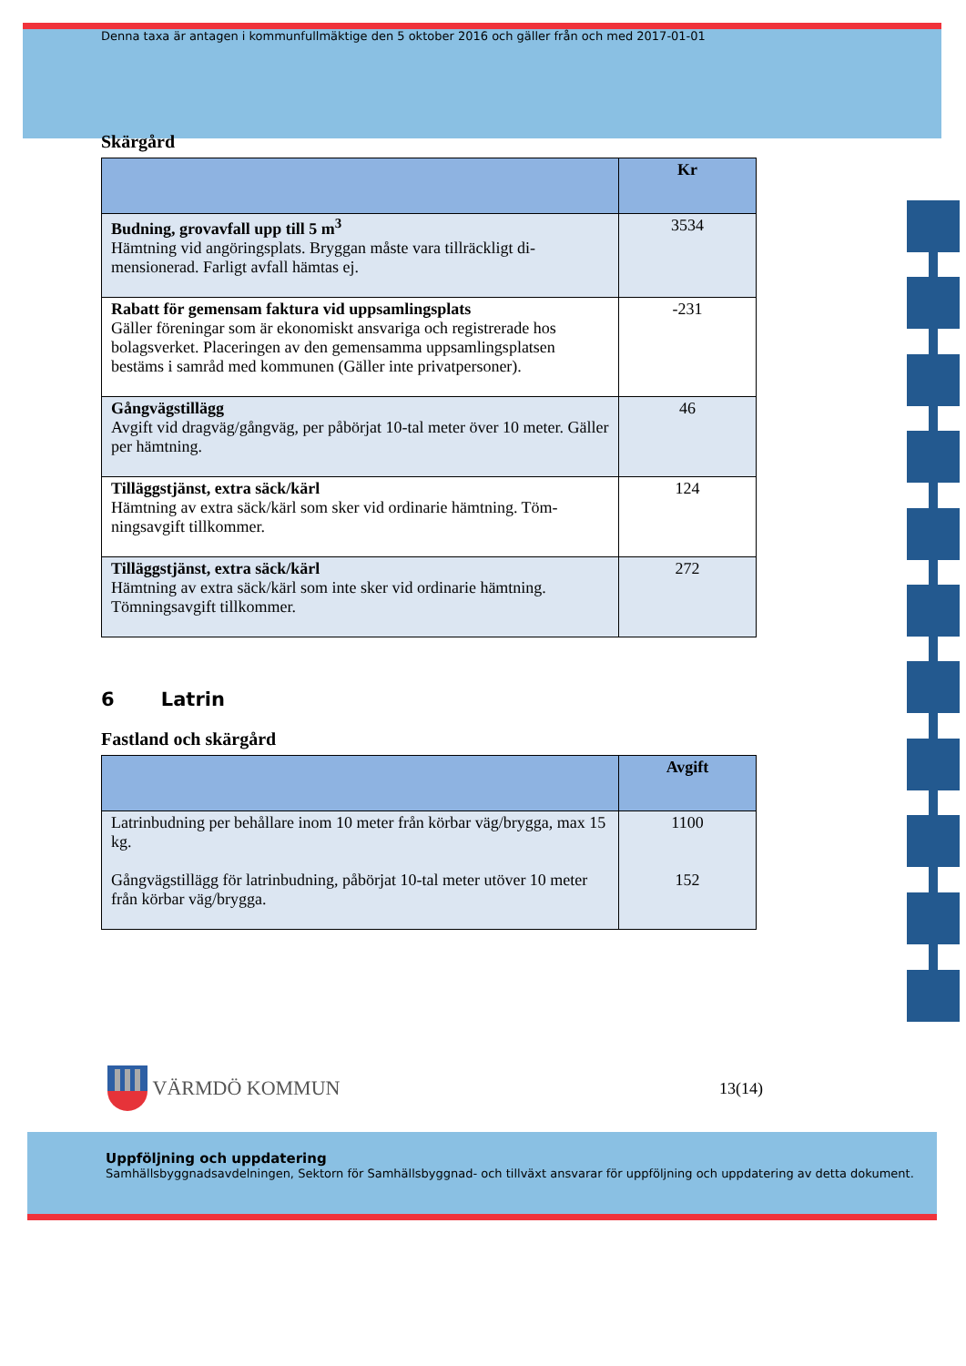Denna taxa är antagen i kommunfullmäktige den 5 oktober 2016 och gäller från och med 2017-01-01
Skärgård
| | Kr |
| --- | --- |
| Budning, grovavfall upp till 5 m<sup>3</sup> Hämtning vid angöringsplats. Bryggan måste vara tillräckligt di-mensionerad. Farligt avfall hämtas ej. | 3534 |
| Rabatt för gemensam faktura vid uppsamlingsplats Gäller föreningar som är ekonomiskt ansvariga och registrerade hos bolagsverket. Placeringen av den gemensamma uppsamlingsplatsen bestäms i samråd med kommunen (Gäller inte privatpersoner). | -231 |
| Gångvägstillägg Avgift vid dragväg/gångväg, per påbörjat 10-tal meter över 10 meter. Gäller per hämtning. | 46 |
| Tilläggstjänst, extra säck/kärl Hämtning av extra säck/kärl som sker vid ordinarie hämtning. Töm-ningsavgift tillkommer. | 124 |
| Tilläggstjänst, extra säck/kärl Hämtning av extra säck/kärl som inte sker vid ordinarie hämtning. Tömningsavgift tillkommer. | 272 |
6 Latrin
Fastland och skärgård
| | Avgift |
| --- | --- |
| Latrinbudning per behållare inom 10 meter från körbar väg/brygga, max 15 kg. Gångvägstillägg för latrinbudning, påbörjat 10-tal meter utöver 10 meter från körbar väg/brygga. | 1100 152 |
VÄRMDÖ KOMMUN
13(14)
Uppföljning och uppdatering
Samhällsbyggnadsavdelningen, Sektorn för Samhällsbyggnad- och tillväxt ansvarar för uppföljning och uppdatering av detta dokument.